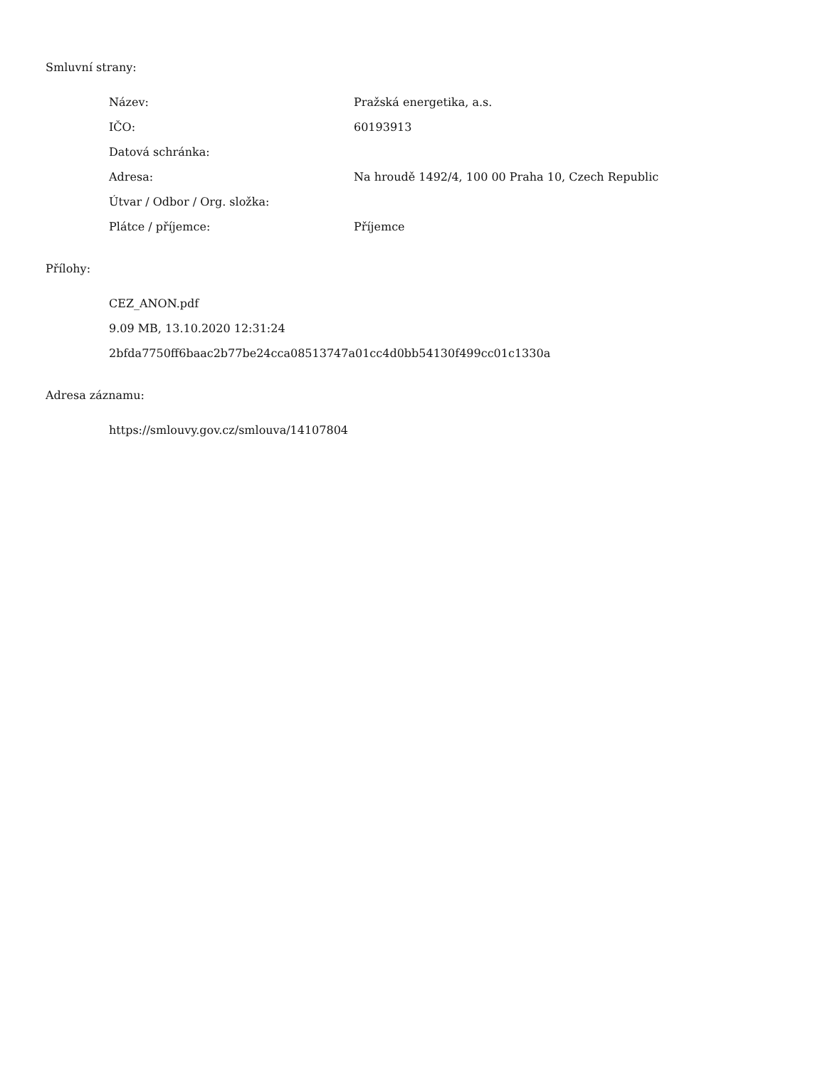Smluvní strany:
| Název: | Pražská energetika, a.s. |
| IČO: | 60193913 |
| Datová schránka: | |
| Adresa: | Na hroudě 1492/4, 100 00 Praha 10, Czech Republic |
| Útvar / Odbor / Org. složka: | |
| Plátce / příjemce: | Příjemce |
Přílohy:
CEZ_ANON.pdf
9.09 MB, 13.10.2020 12:31:24
2bfda7750ff6baac2b77be24cca08513747a01cc4d0bb54130f499cc01c1330a
Adresa záznamu:
https://smlouvy.gov.cz/smlouva/14107804